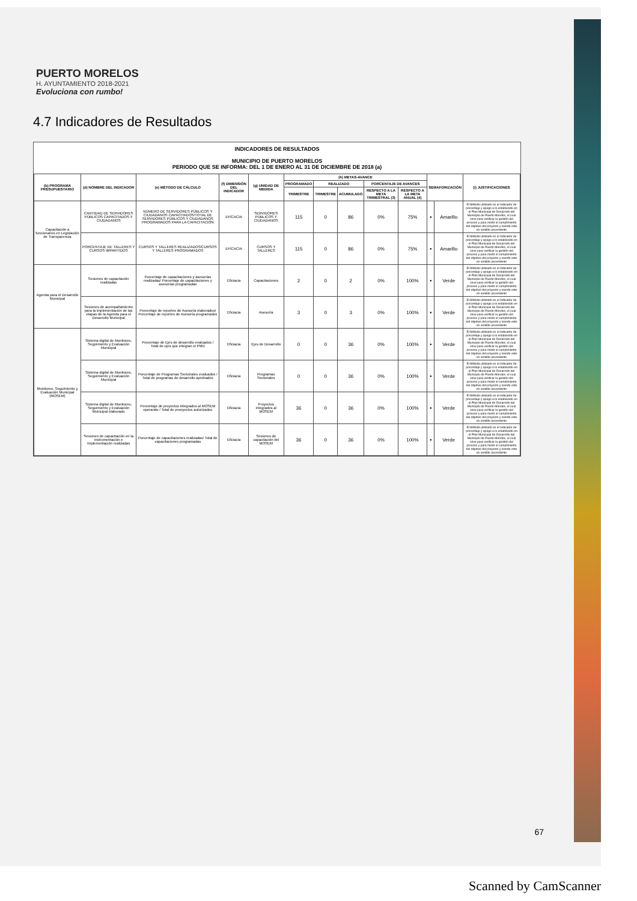PUERTO MORELOS
H. AYUNTAMIENTO 2018-2021
Evoluciona con rumbo!
4.7 Indicadores de Resultados
INDICADORES DE RESULTADOS
MUNICIPIO DE PUERTO MORELOS
PERIODO QUE SE INFORMA: DEL 1 DE ENERO AL 31 DE DICIEMBRE DE 2018 (a)
| (b) PROGRAMA PRESUPUESTARIO | (d) NOMBRE DEL INDICADOR | (e) MÉTODO DE CÁLCULO | (f) DIMENSIÓN DEL INDICADOR | (g) UNIDAD DE MEDIDA | (h) METAS-AVANCE | | | | | SEMAFORIZACIÓN | | (i) JUSTIFICACIONES |
| --- | --- | --- | --- | --- | --- | --- | --- | --- | --- | --- | --- | --- |
| | | | | | PROGRAMADO | REALIZADO | | PORCENTAJE DE AVANCES | | | | |
| | | | | | TRIMESTRE | TRIMESTRE | ACUMULADO | RESPECTO A LA META TRIMESTRAL (3) | RESPECTO A LA META ANUAL (4) | | | |
| Capacitación a funcionarios en Legislación de Transparencia | CANTIDAD DE SERVIDORES PÚBLICOS CAPACITADOS Y CIUDADANOS | NÚMERO DE SERVIDORES PÚBLICOS Y CIUDADANOS CAPACITADOS/TOTAL DE SERVIDORES PÚBLICOS Y CIUDADANOS PROGRAMADOS PARA LA CAPACITACIÓN | EFÍCACIA | SERVIDORES PÚBLICOS Y CIUDADANOS | 115 | 0 | 86 | 0% | 75% | ● | Amarillo | El Método utilizado es el Indicador de porcentaje y apego a lo establecido en el Plan Municipal de Desarrollo del Municipio de Puerto Morelos, el cual sirve para verificar la gestión del proceso y para medir el cumplimiento del objetivo del proyecto y siendo este en sentido ascendente |
| | PORCENTAJE DE TALLERES Y CURSOS IMPARTIDOS | CURSOS Y TALLERES REALIZADOS/CURSOS Y TALLERES PROGRAMADOS | EFÍCACIA | CURSOS Y TALLERES | 115 | 0 | 86 | 0% | 75% | ● | Amarillo | El Método utilizado es el Indicador de porcentaje y apego a lo establecido en el Plan Municipal de Desarrollo del Municipio de Puerto Morelos, el cual sirve para verificar la gestión del proceso y para medir el cumplimiento del objetivo del proyecto y siendo este en sentido ascendente |
| Agenda para el Desarrollo Municipal | Sesiones de capacitación realizadas | Porcentaje de capacitaciones y asesorías realizadas/ Porcentaje de capacitaciones y asesorías programadas | Eficiacia | Capacitaciones | 2 | 0 | 2 | 0% | 100% | ● | Verde | El Método utilizado es el Indicador de porcentaje y apego a lo establecido en el Plan Municipal de Desarrollo del Municipio de Puerto Morelos, el cual sirve para verificar la gestión del proceso y para medir el cumplimiento del objetivo del proyecto y siendo este en sentido ascendente |
| | Sesiones de acompañamiento para la implementación de las etapas de la Agenda para el Desarrollo Municipal | Porcentaje de reportes de Asesoría elaborados/ Porcentaje de reportes de Asesoría programados | Eficiacia | Asesoría | 3 | 0 | 3 | 0% | 100% | ● | Verde | El Método utilizado es el Indicador de porcentaje y apego a lo establecido en el Plan Municipal de Desarrollo del Municipio de Puerto Morelos, el cual sirve para verificar la gestión del proceso y para medir el cumplimiento del objetivo del proyecto y siendo este en sentido ascendente |
| Monitoreo, Seguimiento y Evaluación Municipal (MOSEM) | Sistema digital de Monitoreo, Seguimiento y Evaluación Municipal | Porcentaje de Ejes de desarrollo evaluados / Total de ejes que integran el PMD | Eficiacia | Ejes de Desarrollo | 0 | 0 | 36 | 0% | 100% | ● | Verde | El Método utilizado es el Indicador de porcentaje y apego a lo establecido en el Plan Municipal de Desarrollo del Municipio de Puerto Morelos, el cual sirve para verificar la gestión del proceso y para medir el cumplimiento del objetivo del proyecto y siendo este en sentido ascendente |
| | Sistema digital de Monitoreo, Seguimiento y Evaluación Municipal | Porcentaje de Programas Sectoriales evaluados / Total de programas de desarrollo aprobados | Eficiacia | Programas Sectoriales | 0 | 0 | 36 | 0% | 100% | ● | Verde | El Método utilizado es el Indicador de porcentaje y apego a lo establecido en el Plan Municipal de Desarrollo del Municipio de Puerto Morelos, el cual sirve para verificar la gestión del proceso y para medir el cumplimiento del objetivo del proyecto y siendo este en sentido ascendente |
| | Sistema digital de Monitoreo, Seguimiento y Evaluación Municipal elaborado | Porcentaje de proyectos integrados al MOSEM operando / Total de proeyectos autorizados | Eficiacia | Proyectos integrados al MOSEM | 36 | 0 | 36 | 0% | 100% | ● | Verde | El Método utilizado es el Indicador de porcentaje y apego a lo establecido en el Plan Municipal de Desarrollo del Municipio de Puerto Morelos, el cual sirve para verificar la gestión del proceso y para medir el cumplimiento del objetivo del proyecto y siendo este en sentido ascendente |
| | Sesiones de capacitación en la instrumentación e implementación realizadas | Porcentaje de capacitaciones realizadas/ Total de capacitaciones programadas | Eficiacia | Sesiones de capacitación del MOSEM | 36 | 0 | 36 | 0% | 100% | ● | Verde | El Método utilizado es el Indicador de porcentaje y apego a lo establecido en el Plan Municipal de Desarrollo del Municipio de Puerto Morelos, el cual sirve para verificar la gestión del proceso y para medir el cumplimiento del objetivo del proyecto y siendo este en sentido ascendente |
67
Scanned by CamScanner